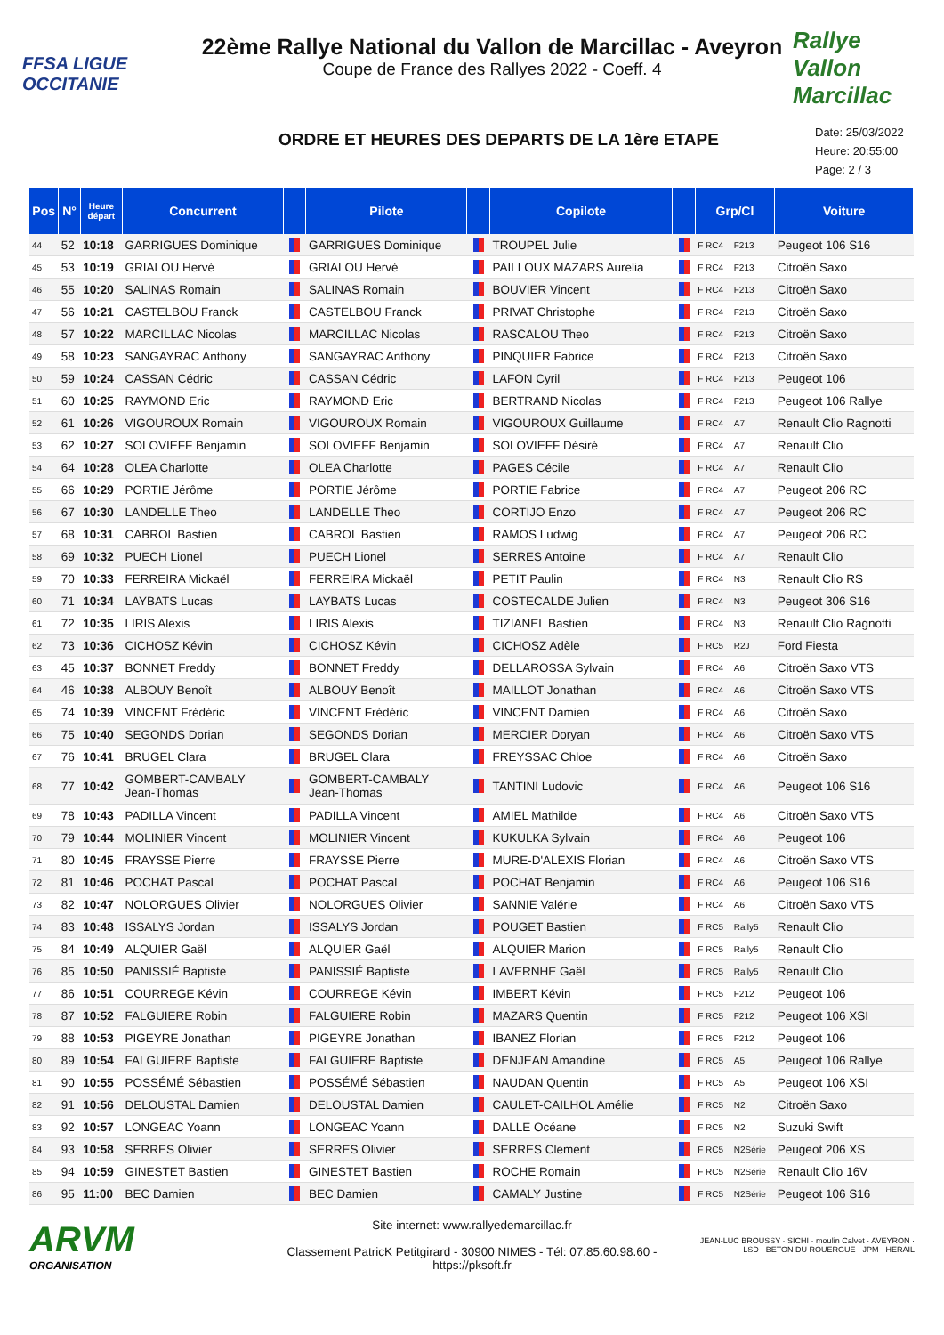FFSA LIGUE OCCITANIE
22ème Rallye National du Vallon de Marcillac - Aveyron
Coupe de France des Rallyes 2022 - Coeff. 4
Rallye Vallon Marcillac
ORDRE ET HEURES DES DEPARTS DE LA 1ère ETAPE
Date: 25/03/2022
Heure: 20:55:00
Page: 2 / 3
| Pos | N° | Heure départ | Concurrent | | Pilote | | Copilote | | Grp/Cl | | Voiture |
| --- | --- | --- | --- | --- | --- | --- | --- | --- | --- | --- | --- |
| 44 | 52 | 10:18 | GARRIGUES Dominique | | GARRIGUES Dominique | | TROUPEL Julie | | F RC4 | F213 | Peugeot 106 S16 |
| 45 | 53 | 10:19 | GRIALOU Hervé | | GRIALOU Hervé | | PAILLOUX MAZARS Aurelia | | F RC4 | F213 | Citroën Saxo |
| 46 | 55 | 10:20 | SALINAS Romain | | SALINAS Romain | | BOUVIER Vincent | | F RC4 | F213 | Citroën Saxo |
| 47 | 56 | 10:21 | CASTELBOU Franck | | CASTELBOU Franck | | PRIVAT Christophe | | F RC4 | F213 | Citroën Saxo |
| 48 | 57 | 10:22 | MARCILLAC Nicolas | | MARCILLAC Nicolas | | RASCALOU Theo | | F RC4 | F213 | Citroën Saxo |
| 49 | 58 | 10:23 | SANGAYRAC Anthony | | SANGAYRAC Anthony | | PINQUIER Fabrice | | F RC4 | F213 | Citroën Saxo |
| 50 | 59 | 10:24 | CASSAN Cédric | | CASSAN Cédric | | LAFON Cyril | | F RC4 | F213 | Peugeot 106 |
| 51 | 60 | 10:25 | RAYMOND Eric | | RAYMOND Eric | | BERTRAND Nicolas | | F RC4 | F213 | Peugeot 106 Rallye |
| 52 | 61 | 10:26 | VIGOUROUX Romain | | VIGOUROUX Romain | | VIGOUROUX Guillaume | | F RC4 | A7 | Renault Clio Ragnotti |
| 53 | 62 | 10:27 | SOLOVIEFF Benjamin | | SOLOVIEFF Benjamin | | SOLOVIEFF Désiré | | F RC4 | A7 | Renault Clio |
| 54 | 64 | 10:28 | OLEA Charlotte | | OLEA Charlotte | | PAGES Cécile | | F RC4 | A7 | Renault Clio |
| 55 | 66 | 10:29 | PORTIE Jérôme | | PORTIE Jérôme | | PORTIE Fabrice | | F RC4 | A7 | Peugeot 206 RC |
| 56 | 67 | 10:30 | LANDELLE Theo | | LANDELLE Theo | | CORTIJO Enzo | | F RC4 | A7 | Peugeot 206 RC |
| 57 | 68 | 10:31 | CABROL Bastien | | CABROL Bastien | | RAMOS Ludwig | | F RC4 | A7 | Peugeot 206 RC |
| 58 | 69 | 10:32 | PUECH Lionel | | PUECH Lionel | | SERRES Antoine | | F RC4 | A7 | Renault Clio |
| 59 | 70 | 10:33 | FERREIRA Mickaël | | FERREIRA Mickaël | | PETIT Paulin | | F RC4 | N3 | Renault Clio RS |
| 60 | 71 | 10:34 | LAYBATS Lucas | | LAYBATS Lucas | | COSTECALDE Julien | | F RC4 | N3 | Peugeot 306 S16 |
| 61 | 72 | 10:35 | LIRIS Alexis | | LIRIS Alexis | | TIZIANEL Bastien | | F RC4 | N3 | Renault Clio Ragnotti |
| 62 | 73 | 10:36 | CICHOSZ Kévin | | CICHOSZ Kévin | | CICHOSZ Adèle | | F RC5 | R2J | Ford Fiesta |
| 63 | 45 | 10:37 | BONNET Freddy | | BONNET Freddy | | DELLAROSSA Sylvain | | F RC4 | A6 | Citroën Saxo VTS |
| 64 | 46 | 10:38 | ALBOUY Benoît | | ALBOUY Benoît | | MAILLOT Jonathan | | F RC4 | A6 | Citroën Saxo VTS |
| 65 | 74 | 10:39 | VINCENT Frédéric | | VINCENT Frédéric | | VINCENT Damien | | F RC4 | A6 | Citroën Saxo |
| 66 | 75 | 10:40 | SEGONDS Dorian | | SEGONDS Dorian | | MERCIER Doryan | | F RC4 | A6 | Citroën Saxo VTS |
| 67 | 76 | 10:41 | BRUGEL Clara | | BRUGEL Clara | | FREYSSAC Chloe | | F RC4 | A6 | Citroën Saxo |
| 68 | 77 | 10:42 | GOMBERT-CAMBALY Jean-Thomas | | GOMBERT-CAMBALY Jean-Thomas | | TANTINI Ludovic | | F RC4 | A6 | Peugeot 106 S16 |
| 69 | 78 | 10:43 | PADILLA Vincent | | PADILLA Vincent | | AMIEL Mathilde | | F RC4 | A6 | Citroën Saxo VTS |
| 70 | 79 | 10:44 | MOLINIER Vincent | | MOLINIER Vincent | | KUKULKA Sylvain | | F RC4 | A6 | Peugeot 106 |
| 71 | 80 | 10:45 | FRAYSSE Pierre | | FRAYSSE Pierre | | MURE-D'ALEXIS Florian | | F RC4 | A6 | Citroën Saxo VTS |
| 72 | 81 | 10:46 | POCHAT Pascal | | POCHAT Pascal | | POCHAT Benjamin | | F RC4 | A6 | Peugeot 106 S16 |
| 73 | 82 | 10:47 | NOLORGUES Olivier | | NOLORGUES Olivier | | SANNIE Valérie | | F RC4 | A6 | Citroën Saxo VTS |
| 74 | 83 | 10:48 | ISSALYS Jordan | | ISSALYS Jordan | | POUGET Bastien | | F RC5 | Rally5 | Renault Clio |
| 75 | 84 | 10:49 | ALQUIER Gaël | | ALQUIER Gaël | | ALQUIER Marion | | F RC5 | Rally5 | Renault Clio |
| 76 | 85 | 10:50 | PANISSIÉ Baptiste | | PANISSIÉ Baptiste | | LAVERNHE Gaël | | F RC5 | Rally5 | Renault Clio |
| 77 | 86 | 10:51 | COURREGE Kévin | | COURREGE Kévin | | IMBERT Kévin | | F RC5 | F212 | Peugeot 106 |
| 78 | 87 | 10:52 | FALGUIERE Robin | | FALGUIERE Robin | | MAZARS Quentin | | F RC5 | F212 | Peugeot 106 XSI |
| 79 | 88 | 10:53 | PIGEYRE Jonathan | | PIGEYRE Jonathan | | IBANEZ Florian | | F RC5 | F212 | Peugeot 106 |
| 80 | 89 | 10:54 | FALGUIERE Baptiste | | FALGUIERE Baptiste | | DENJEAN Amandine | | F RC5 | A5 | Peugeot 106 Rallye |
| 81 | 90 | 10:55 | POSSÉMÉ Sébastien | | POSSÉMÉ Sébastien | | NAUDAN Quentin | | F RC5 | A5 | Peugeot 106 XSI |
| 82 | 91 | 10:56 | DELOUSTAL Damien | | DELOUSTAL Damien | | CAULET-CAILHOL Amélie | | F RC5 | N2 | Citroën Saxo |
| 83 | 92 | 10:57 | LONGEAC Yoann | | LONGEAC Yoann | | DALLE Océane | | F RC5 | N2 | Suzuki Swift |
| 84 | 93 | 10:58 | SERRES Olivier | | SERRES Olivier | | SERRES Clement | | F RC5 | N2Série | Peugeot 206 XS |
| 85 | 94 | 10:59 | GINESTET Bastien | | GINESTET Bastien | | ROCHE Romain | | F RC5 | N2Série | Renault Clio 16V |
| 86 | 95 | 11:00 | BEC Damien | | BEC Damien | | CAMALY Justine | | F RC5 | N2Série | Peugeot 106 S16 |
ARVM
ORGANISATION
Site internet: www.rallyedemarcillac.fr
Classement PatricK Petitgirard - 30900 NIMES - Tél: 07.85.60.98.60 - https://pksoft.fr
JEAN-LUC BROUSSY · SICHI · moulin Calvet · AVEYRON · LSD · BETON DU ROUERGUE · JPM · HERAIL